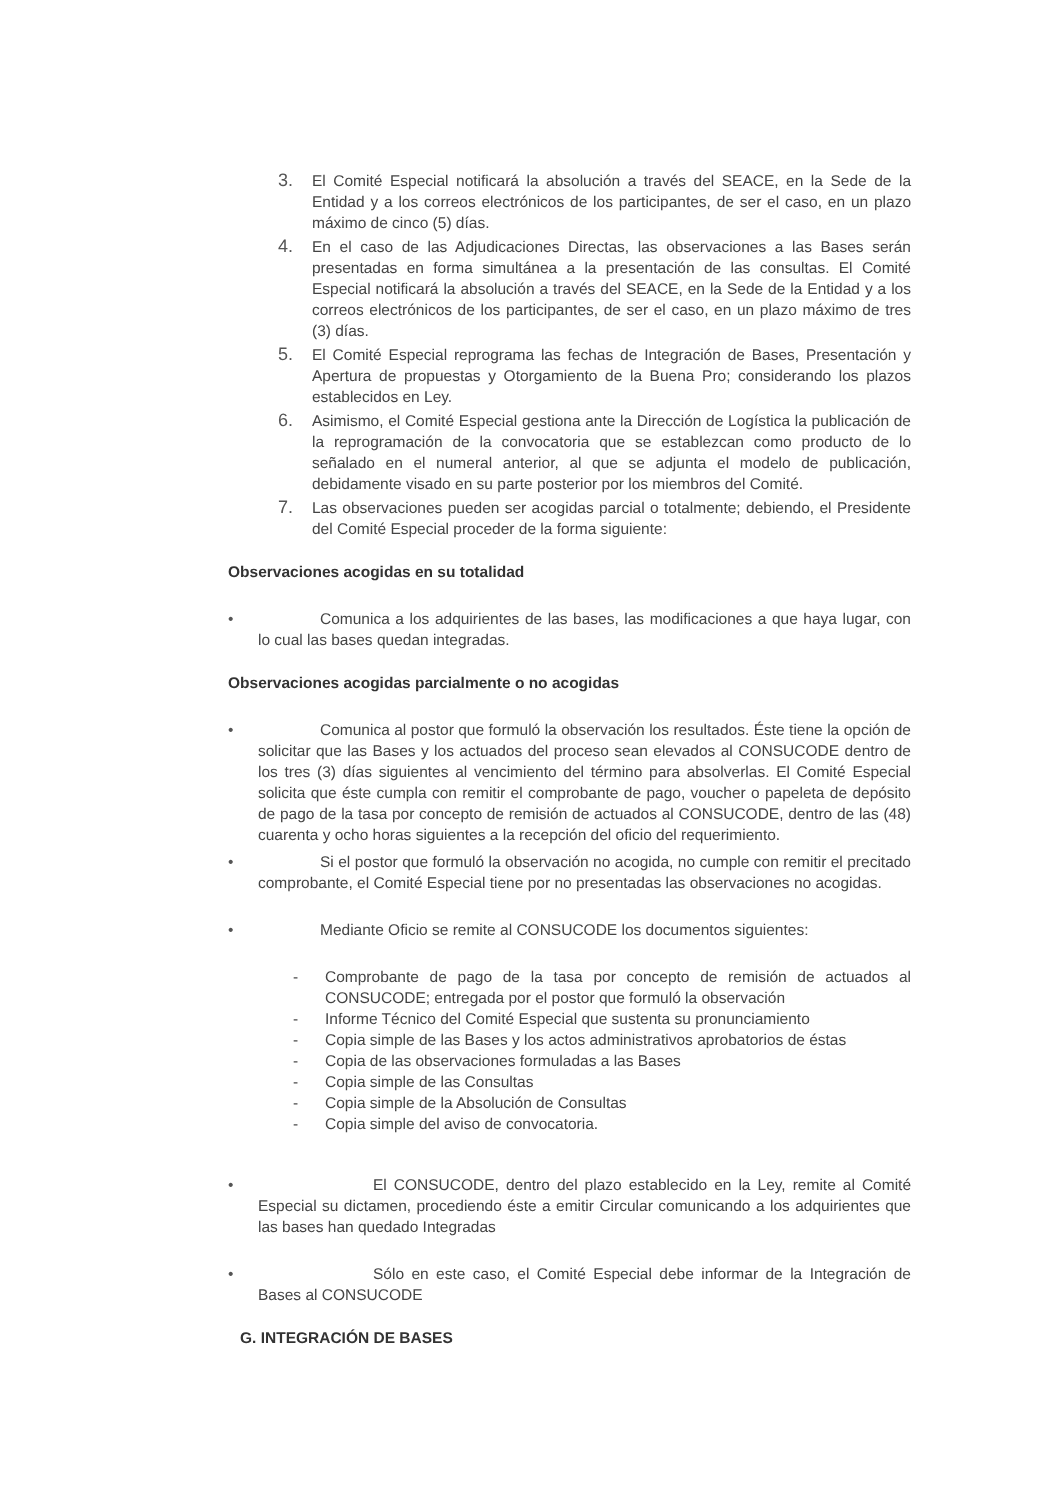3. El Comité Especial notificará la absolución a través del SEACE, en la Sede de la Entidad y a los correos electrónicos de los participantes, de ser el caso, en un plazo máximo de cinco (5) días.
4. En el caso de las Adjudicaciones Directas, las observaciones a las Bases serán presentadas en forma simultánea a la presentación de las consultas. El Comité Especial notificará la absolución a través del SEACE, en la Sede de la Entidad y a los correos electrónicos de los participantes, de ser el caso, en un plazo máximo de tres (3) días.
5. El Comité Especial reprograma las fechas de Integración de Bases, Presentación y Apertura de propuestas y Otorgamiento de la Buena Pro; considerando los plazos establecidos en Ley.
6. Asimismo, el Comité Especial gestiona ante la Dirección de Logística la publicación de la reprogramación de la convocatoria que se establezcan como producto de lo señalado en el numeral anterior, al que se adjunta el modelo de publicación, debidamente visado en su parte posterior por los miembros del Comité.
7. Las observaciones pueden ser acogidas parcial o totalmente; debiendo, el Presidente del Comité Especial proceder de la forma siguiente:
Observaciones acogidas en su totalidad
• Comunica a los adquirientes de las bases, las modificaciones a que haya lugar, con lo cual las bases quedan integradas.
Observaciones acogidas parcialmente o no acogidas
• Comunica al postor que formuló la observación los resultados. Éste tiene la opción de solicitar que las Bases y los actuados del proceso sean elevados al CONSUCODE dentro de los tres (3) días siguientes al vencimiento del término para absolverlas. El Comité Especial solicita que éste cumpla con remitir el comprobante de pago, voucher o papeleta de depósito de pago de la tasa por concepto de remisión de actuados al CONSUCODE, dentro de las (48) cuarenta y ocho horas siguientes a la recepción del oficio del requerimiento.
• Si el postor que formuló la observación no acogida, no cumple con remitir el precitado comprobante, el Comité Especial tiene por no presentadas las observaciones no acogidas.
• Mediante Oficio se remite al CONSUCODE los documentos siguientes:
- Comprobante de pago de la tasa por concepto de remisión de actuados al CONSUCODE; entregada por el postor que formuló la observación
- Informe Técnico del Comité Especial que sustenta su pronunciamiento
- Copia simple de las Bases y los actos administrativos aprobatorios de éstas
- Copia de las observaciones formuladas a las Bases
- Copia simple de las Consultas
- Copia simple de la Absolución de Consultas
- Copia simple del aviso de convocatoria.
• El CONSUCODE, dentro del plazo establecido en la Ley, remite al Comité Especial su dictamen, procediendo éste a emitir Circular comunicando a los adquirientes que las bases han quedado Integradas
• Sólo en este caso, el Comité Especial debe informar de la Integración de Bases al CONSUCODE
G. INTEGRACIÓN DE BASES